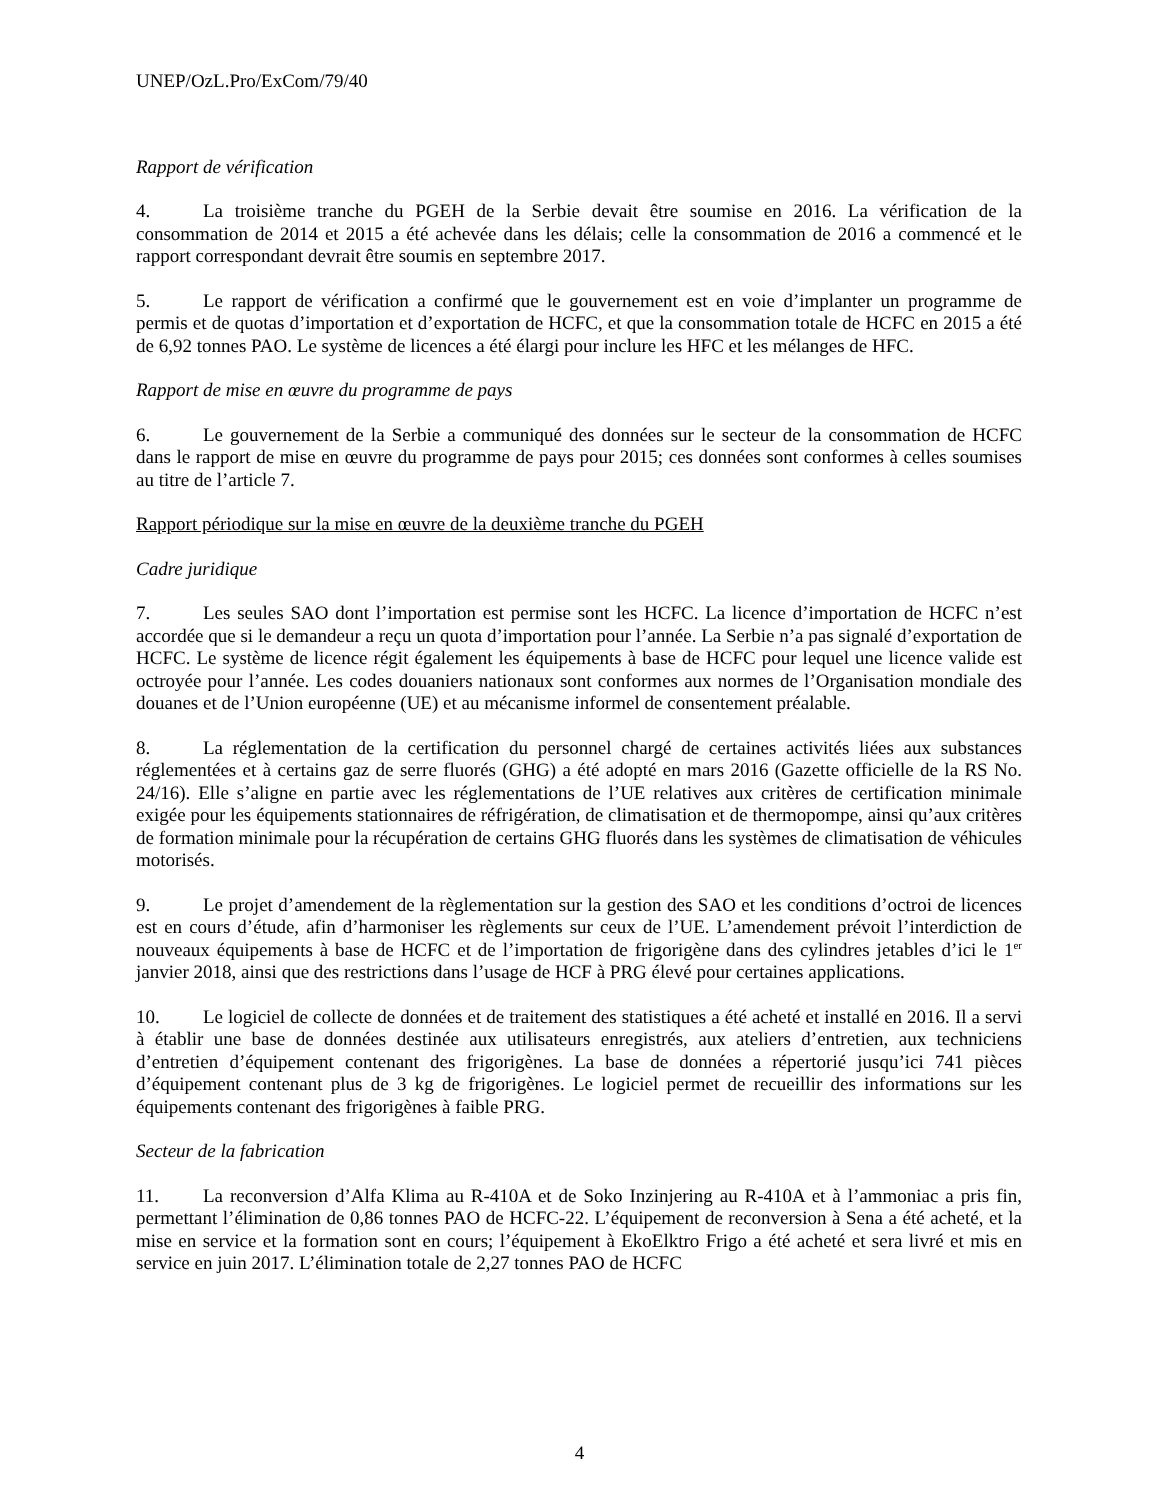UNEP/OzL.Pro/ExCom/79/40
Rapport de vérification
4. La troisième tranche du PGEH de la Serbie devait être soumise en 2016. La vérification de la consommation de 2014 et 2015 a été achevée dans les délais; celle la consommation de 2016 a commencé et le rapport correspondant devrait être soumis en septembre 2017.
5. Le rapport de vérification a confirmé que le gouvernement est en voie d’implanter un programme de permis et de quotas d’importation et d’exportation de HCFC, et que la consommation totale de HCFC en 2015 a été de 6,92 tonnes PAO. Le système de licences a été élargi pour inclure les HFC et les mélanges de HFC.
Rapport de mise en œuvre du programme de pays
6. Le gouvernement de la Serbie a communiqué des données sur le secteur de la consommation de HCFC dans le rapport de mise en œuvre du programme de pays pour 2015; ces données sont conformes à celles soumises au titre de l’article 7.
Rapport périodique sur la mise en œuvre de la deuxième tranche du PGEH
Cadre juridique
7. Les seules SAO dont l’importation est permise sont les HCFC. La licence d’importation de HCFC n’est accordée que si le demandeur a reçu un quota d’importation pour l’année. La Serbie n’a pas signalé d’exportation de HCFC. Le système de licence régit également les équipements à base de HCFC pour lequel une licence valide est octroyée pour l’année. Les codes douaniers nationaux sont conformes aux normes de l’Organisation mondiale des douanes et de l’Union européenne (UE) et au mécanisme informel de consentement préalable.
8. La réglementation de la certification du personnel chargé de certaines activités liées aux substances réglementées et à certains gaz de serre fluorés (GHG) a été adopté en mars 2016 (Gazette officielle de la RS No. 24/16). Elle s’aligne en partie avec les réglementations de l’UE relatives aux critères de certification minimale exigée pour les équipements stationnaires de réfrigération, de climatisation et de thermopompe, ainsi qu’aux critères de formation minimale pour la récupération de certains GHG fluorés dans les systèmes de climatisation de véhicules motorisés.
9. Le projet d’amendement de la règlementation sur la gestion des SAO et les conditions d’octroi de licences est en cours d’étude, afin d’harmoniser les règlements sur ceux de l’UE. L’amendement prévoit l’interdiction de nouveaux équipements à base de HCFC et de l’importation de frigorigène dans des cylindres jetables d’ici le 1<sup>er</sup> janvier 2018, ainsi que des restrictions dans l’usage de HCF à PRG élevé pour certaines applications.
10. Le logiciel de collecte de données et de traitement des statistiques a été acheté et installé en 2016. Il a servi à établir une base de données destinée aux utilisateurs enregistrés, aux ateliers d’entretien, aux techniciens d’entretien d’équipement contenant des frigorigènes. La base de données a répertorié jusqu’ici 741 pièces d’équipement contenant plus de 3 kg de frigorigènes. Le logiciel permet de recueillir des informations sur les équipements contenant des frigorigènes à faible PRG.
Secteur de la fabrication
11. La reconversion d’Alfa Klima au R-410A et de Soko Inzinjering au R-410A et à l’ammoniac a pris fin, permettant l’élimination de 0,86 tonnes PAO de HCFC-22. L’équipement de reconversion à Sena a été acheté, et la mise en service et la formation sont en cours; l’équipement à EkoElktro Frigo a été acheté et sera livré et mis en service en juin 2017. L’élimination totale de 2,27 tonnes PAO de HCFC
4